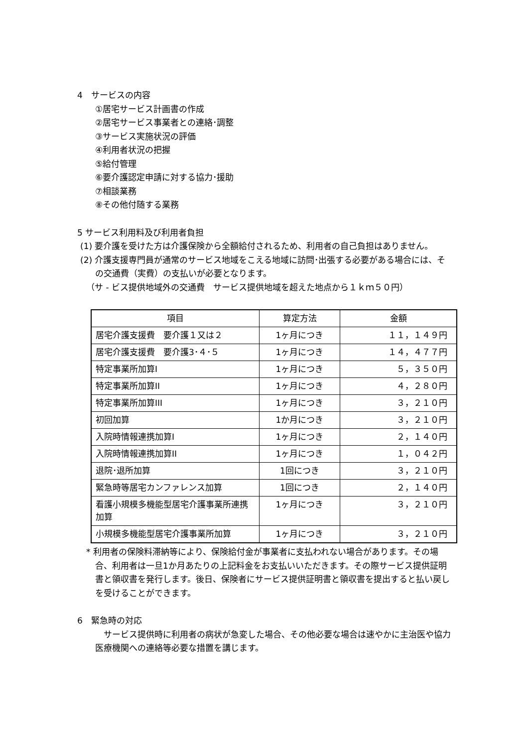4　サービスの内容
①居宅サービス計画書の作成
②居宅サービス事業者との連絡･調整
③サービス実施状況の評価
④利用者状況の把握
⑤給付管理
⑥要介護認定申請に対する協力･援助
⑦相談業務
⑧その他付随する業務
5 サービス利用料及び利用者負担
(1) 要介護を受けた方は介護保険から全額給付されるため、利用者の自己負担はありません。
(2) 介護支援専門員が通常のサービス地域をこえる地域に訪問･出張する必要がある場合には、その交通費（実費）の支払いが必要となります。
（サ - ビス提供地域外の交通費　サービス提供地域を超えた地点から１ｋｍ５０円）
| 項目 | 算定方法 | 金額 |
| --- | --- | --- |
| 居宅介護支援費 要介護１又は２ | 1ヶ月につき | １１，１４９円 |
| 居宅介護支援費 要介護3･４･５ | 1ヶ月につき | １４，４７７円 |
| 特定事業所加算I | 1ヶ月につき | ５，３５０円 |
| 特定事業所加算II | 1ヶ月につき | ４，２８０円 |
| 特定事業所加算III | 1ヶ月につき | ３，２１０円 |
| 初回加算 | 1か月につき | ３，２１０円 |
| 入院時情報連携加算I | 1ヶ月につき | ２，１４０円 |
| 入院時情報連携加算II | 1ヶ月につき | １，０４２円 |
| 退院･退所加算 | 1回につき | ３，２１０円 |
| 緊急時等居宅カンファレンス加算 | 1回につき | ２，１４０円 |
| 看護小規模多機能型居宅介護事業所連携加算 | 1ヶ月につき | ３，２１０円 |
| 小規模多機能型居宅介護事業所加算 | 1ヶ月につき | ３，２１０円 |
* 利用者の保険料滞納等により、保険給付金が事業者に支払われない場合があります。その場合、利用者は一旦1か月あたりの上記料金をお支払いいただきます。その際サービス提供証明書と領収書を発行します。後日、保険者にサービス提供証明書と領収書を提出すると払い戻しを受けることができます。
6　緊急時の対応
　サービス提供時に利用者の病状が急変した場合、その他必要な場合は速やかに主治医や協力医療機関への連絡等必要な措置を講じます。